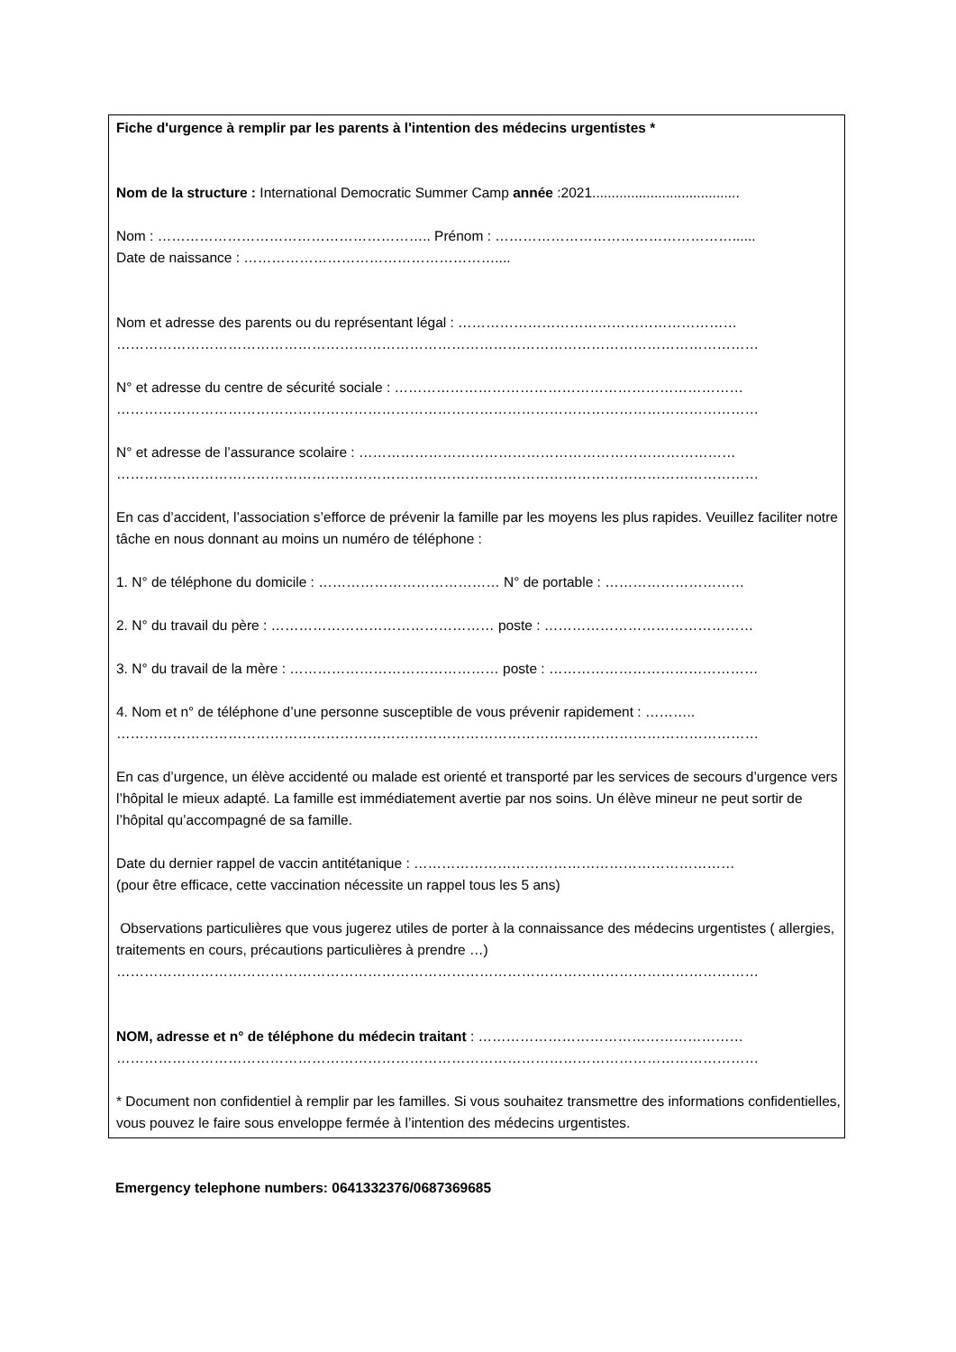Fiche d'urgence à remplir par les parents à l'intention des médecins urgentistes *
Nom de la structure : International Democratic Summer Camp année :2021......................................
Nom : ………………………………………………….. Prénom : ……………………………………………......
Date de naissance : ………………………………………………....
Nom et adresse des parents ou du représentant légal : ……………………………………………………
…………………………………………………………………………………………………………………………
N° et adresse du centre de sécurité sociale : …………………………………………………………………
…………………………………………………………………………………………………………………………
N° et adresse de l’assurance scolaire : ………………………………………………………………………
…………………………………………………………………………………………………………………………
En cas d’accident, l’association s’efforce de prévenir la famille par les moyens les plus rapides. Veuillez faciliter notre tâche en nous donnant au moins un numéro de téléphone :
1. N° de téléphone du domicile : ………………………………… N° de portable : …………………………
2. N° du travail du père : ………………………………………… poste : ………………………………………
3. N° du travail de la mère : ……………………………………… poste : ………………………………………
4. Nom et n° de téléphone d’une personne susceptible de vous prévenir rapidement : ………..
…………………………………………………………………………………………………………………………
En cas d’urgence, un élève accidenté ou malade est orienté et transporté par les services de secours d’urgence vers l’hôpital le mieux adapté. La famille est immédiatement avertie par nos soins. Un élève mineur ne peut sortir de l’hôpital qu’accompagné de sa famille.
Date du dernier rappel de vaccin antitétanique : ……………………………………………………………
(pour être efficace, cette vaccination nécessite un rappel tous les 5 ans)
Observations particulières que vous jugerez utiles de porter à la connaissance des médecins urgentistes ( allergies, traitements en cours, précautions particulières à prendre …)
…………………………………………………………………………………………………………………………
NOM, adresse et n° de téléphone du médecin traitant : …………………………………………………
…………………………………………………………………………………………………………………………
* Document non confidentiel à remplir par les familles. Si vous souhaitez transmettre des informations confidentielles, vous pouvez le faire sous enveloppe fermée à l’intention des médecins urgentistes.
Emergency telephone numbers: 0641332376/0687369685